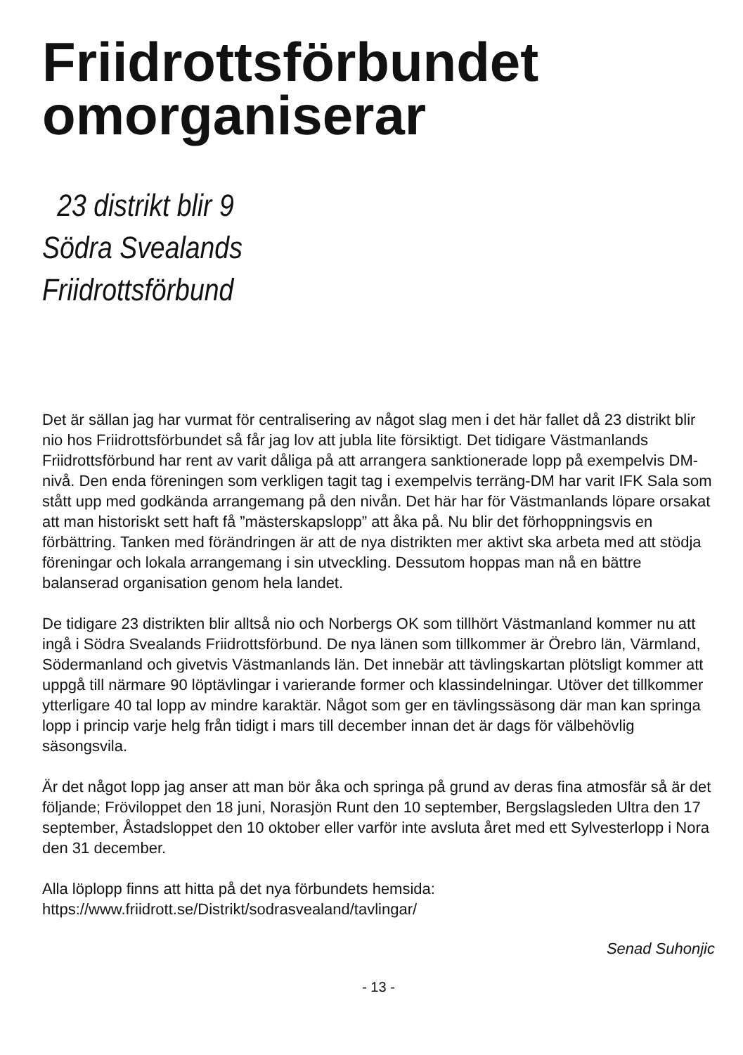Friidrottsförbundet omorganiserar
23 distrikt blir 9
Södra Svealands
Friidrottsförbund
Det är sällan jag har vurmat för centralisering av något slag men i det här fallet då 23 distrikt blir nio hos Friidrottsförbundet så får jag lov att jubla lite försiktigt. Det tidigare Västmanlands Friidrottsförbund har rent av varit dåliga på att arrangera sanktionerade lopp på exempelvis DM-nivå. Den enda föreningen som verkligen tagit tag i exempelvis terräng-DM har varit IFK Sala som stått upp med godkända arrangemang på den nivån. Det här har för Västmanlands löpare orsakat att man historiskt sett haft få ”mästerskapslopp” att åka på. Nu blir det förhoppningsvis en förbättring. Tanken med förändringen är att de nya distrikten mer aktivt ska arbeta med att stödja föreningar och lokala arrangemang i sin utveckling. Dessutom hoppas man nå en bättre balanserad organisation genom hela landet.
De tidigare 23 distrikten blir alltså nio och Norbergs OK som tillhört Västmanland kommer nu att ingå i Södra Svealands Friidrottsförbund. De nya länen som tillkommer är Örebro län, Värmland, Södermanland och givetvis Västmanlands län. Det innebär att tävlingskartan plötsligt kommer att uppgå till närmare 90 löptävlingar i varierande former och klassindelningar. Utöver det tillkommer ytterligare 40 tal lopp av mindre karaktär. Något som ger en tävlingssäsong där man kan springa lopp i princip varje helg från tidigt i mars till december innan det är dags för välbehövlig säsongsvila.
Är det något lopp jag anser att man bör åka och springa på grund av deras fina atmosfär så är det följande; Fröviloppet den 18 juni, Norasjön Runt den 10 september, Bergslagsleden Ultra den 17 september, Åstadsloppet den 10 oktober eller varför inte avsluta året med ett Sylvesterlopp i Nora den 31 december.
Alla löplopp finns att hitta på det nya förbundets hemsida:
https://www.friidrott.se/Distrikt/sodrasvealand/tavlingar/
Senad Suhonjic
- 13 -